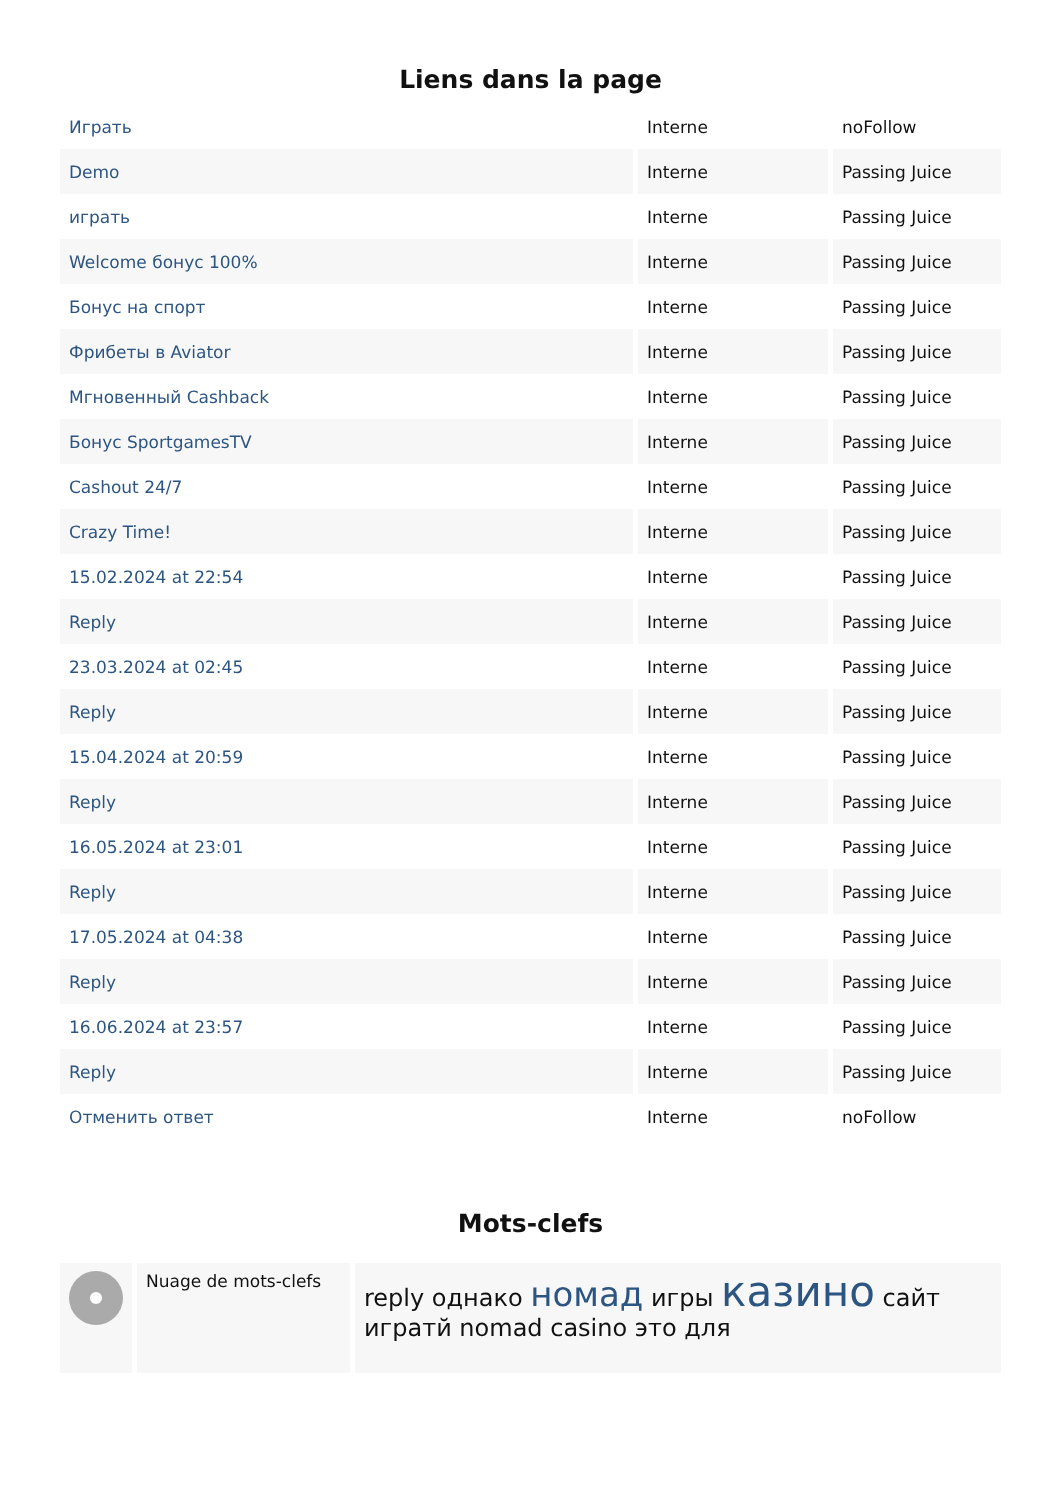Liens dans la page
| Играть | Interne | noFollow |
| Demo | Interne | Passing Juice |
| играть | Interne | Passing Juice |
| Welcome бонус 100% | Interne | Passing Juice |
| Бонус на спорт | Interne | Passing Juice |
| Фрибеты в Aviator | Interne | Passing Juice |
| Мгновенный Cashback | Interne | Passing Juice |
| Бонус SportgamesTV | Interne | Passing Juice |
| Cashout 24/7 | Interne | Passing Juice |
| Crazy Time! | Interne | Passing Juice |
| 15.02.2024 at 22:54 | Interne | Passing Juice |
| Reply | Interne | Passing Juice |
| 23.03.2024 at 02:45 | Interne | Passing Juice |
| Reply | Interne | Passing Juice |
| 15.04.2024 at 20:59 | Interne | Passing Juice |
| Reply | Interne | Passing Juice |
| 16.05.2024 at 23:01 | Interne | Passing Juice |
| Reply | Interne | Passing Juice |
| 17.05.2024 at 04:38 | Interne | Passing Juice |
| Reply | Interne | Passing Juice |
| 16.06.2024 at 23:57 | Interne | Passing Juice |
| Reply | Interne | Passing Juice |
| Отменить ответ | Interne | noFollow |
Mots-clefs
| | Nuage de mots-clefs | reply однако номад игры казино сайт игратй nomad casino это для |